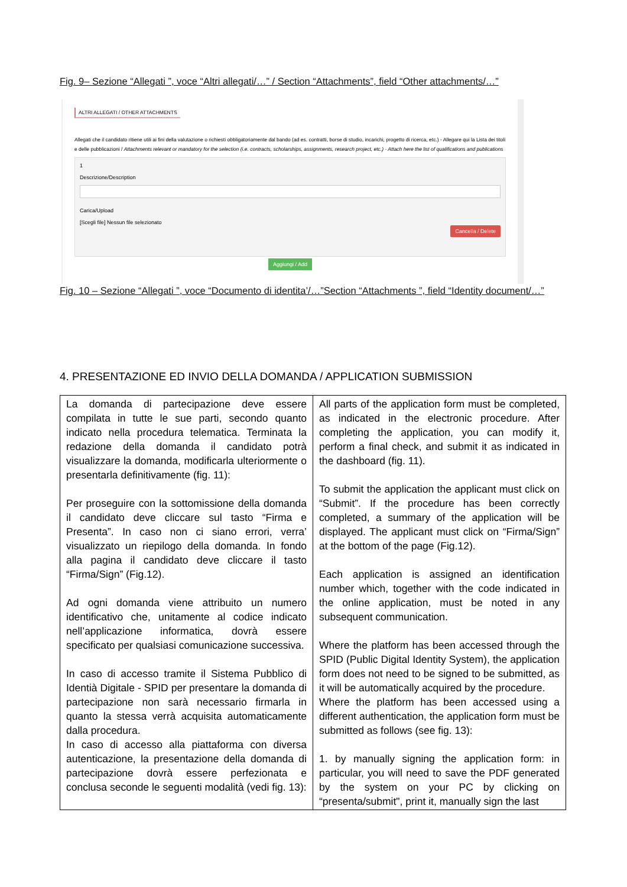Fig. 9– Sezione “Allegati ”, voce “Altri allegati/…” / Section “Attachments”, field “Other attachments/…”
ALTRI ALLEGATI / OTHER ATTACHMENTS
Allegati che il candidato ritiene utili ai fini della valutazione o richiesti obbligatoriamente dal bando (ad es. contratti, borse di studio, incarichi, progetto di ricerca, etc.) - Allegare qui la Lista dei titoli e delle pubblicazioni / Attachments relevant or mandatory for the selection (i.e. contracts, scholarships, assignments, research project, etc.) - Attach here the list of qualifications and publications
1
Descrizione/Description
Carica/Upload
[Scegli file] Nessun file selezionato
Cancella / Delete
Aggiungi / Add
Fig. 10 – Sezione “Allegati ”, voce “Documento di identita’/…”Section “Attachments ”, field “Identity document/…”
4. PRESENTAZIONE ED INVIO DELLA DOMANDA / APPLICATION SUBMISSION
| La domanda di partecipazione deve essere compilata in tutte le sue parti, secondo quanto indicato nella procedura telematica. Terminata la redazione della domanda il candidato potrà visualizzare la domanda, modificarla ulteriormente o presentarla definitivamente (fig. 11): Per proseguire con la sottomissione della domanda il candidato deve cliccare sul tasto “Firma e Presenta”. In caso non ci siano errori, verra’ visualizzato un riepilogo della domanda. In fondo alla pagina il candidato deve cliccare il tasto “Firma/Sign” (Fig.12). Ad ogni domanda viene attribuito un numero identificativo che, unitamente al codice indicato nell’applicazione informatica, dovrà essere specificato per qualsiasi comunicazione successiva. In caso di accesso tramite il Sistema Pubblico di Identià Digitale - SPID per presentare la domanda di partecipazione non sarà necessario firmarla in quanto la stessa verrà acquisita automaticamente dalla procedura. In caso di accesso alla piattaforma con diversa autenticazione, la presentazione della domanda di partecipazione dovrà essere perfezionata e conclusa seconde le seguenti modalità (vedi fig. 13): | All parts of the application form must be completed, as indicated in the electronic procedure. After completing the application, you can modify it, perform a final check, and submit it as indicated in the dashboard (fig. 11). To submit the application the applicant must click on “Submit”. If the procedure has been correctly completed, a summary of the application will be displayed. The applicant must click on “Firma/Sign” at the bottom of the page (Fig.12). Each application is assigned an identification number which, together with the code indicated in the online application, must be noted in any subsequent communication. Where the platform has been accessed through the SPID (Public Digital Identity System), the application form does not need to be signed to be submitted, as it will be automatically acquired by the procedure. Where the platform has been accessed using a different authentication, the application form must be submitted as follows (see fig. 13): 1. by manually signing the application form: in particular, you will need to save the PDF generated by the system on your PC by clicking on “presenta/submit", print it, manually sign the last |